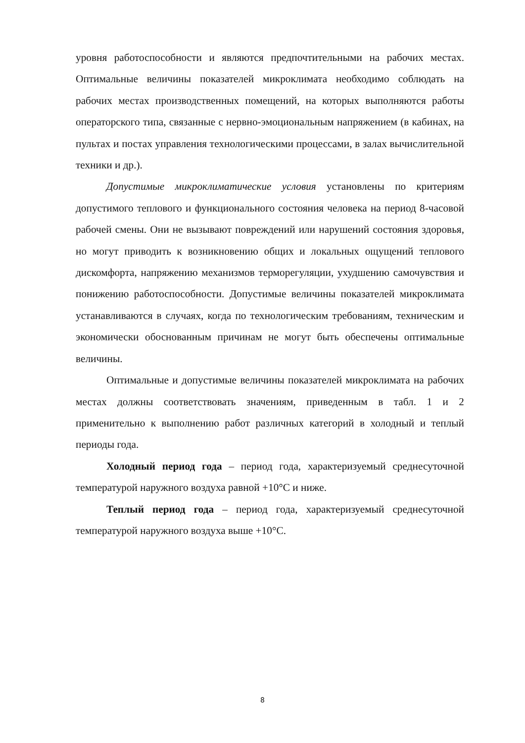уровня работоспособности и являются предпочтительными на рабочих местах. Оптимальные величины показателей микроклимата необходимо соблюдать на рабочих местах производственных помещений, на которых выполняются работы операторского типа, связанные с нервно-эмоциональным напряжением (в кабинах, на пультах и постах управления технологическими процессами, в залах вычислительной техники и др.).
Допустимые микроклиматические условия установлены по критериям допустимого теплового и функционального состояния человека на период 8-часовой рабочей смены. Они не вызывают повреждений или нарушений состояния здоровья, но могут приводить к возникновению общих и локальных ощущений теплового дискомфорта, напряжению механизмов терморегуляции, ухудшению самочувствия и понижению работоспособности. Допустимые величины показателей микроклимата устанавливаются в случаях, когда по технологическим требованиям, техническим и экономически обоснованным причинам не могут быть обеспечены оптимальные величины.
Оптимальные и допустимые величины показателей микроклимата на рабочих местах должны соответствовать значениям, приведенным в табл. 1 и 2 применительно к выполнению работ различных категорий в холодный и теплый периоды года.
Холодный период года – период года, характеризуемый среднесуточной температурой наружного воздуха равной +10°С и ниже.
Теплый период года – период года, характеризуемый среднесуточной температурой наружного воздуха выше +10°С.
8